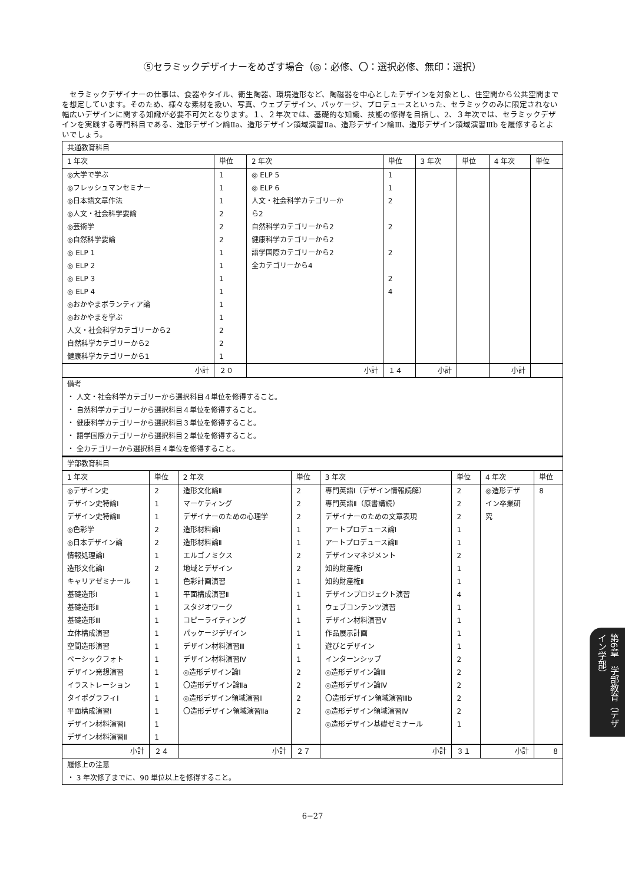⑤セラミックデザイナーをめざす場合（◎：必修、〇：選択必修、無印：選択）
セラミックデザイナーの仕事は、食器やタイル、衛生陶器、環境造形など、陶磁器を中心としたデザインを対象とし、住空間から公共空間までを想定しています。そのため、様々な素材を扱い、写真、ウェブデザイン、パッケージ、プロデュースといった、セラミックのみに限定されない幅広いデザインに関する知識が必要不可欠となります。１、２年次では、基礎的な知識、技能の修得を目指し、2、３年次では、セラミックデザインを実践する専門科目である、造形デザイン論Ⅱa、造形デザイン領域演習Ⅱa、造形デザイン論Ⅲ、造形デザイン領域演習Ⅲb を履修するとよいでしょう。
| 共通教育科目 | | | | | | | |
| 1 年次 | 単位 | 2 年次 | 単位 | 3 年次 | 単位 | 4 年次 | 単位 |
| ◎大学で学ぶ | 1 | ◎ ELP 5 | 1 | | | | |
| ◎フレッシュマンセミナー | 1 | ◎ ELP 6 | 1 | | | | |
| ◎日本語文章作法 | 1 | 人文・社会科学カテゴリーか | 2 | | | | |
| ◎人文・社会科学要論 | 2 | ら2 | | | | | |
| ◎芸術学 | 2 | 自然科学カテゴリーから2 | 2 | | | | |
| ◎自然科学要論 | 2 | 健康科学カテゴリーから2 | | | | | |
| ◎ ELP 1 | 1 | 語学国際カテゴリーから2 | 2 | | | | |
| ◎ ELP 2 | 1 | 全カテゴリーから4 | | | | | |
| ◎ ELP 3 | 1 | | 2 | | | | |
| ◎ ELP 4 | 1 | | 4 | | | | |
| ◎おかやまボランティア論 | 1 | | | | | | |
| ◎おかやまを学ぶ | 1 | | | | | | |
| 人文・社会科学カテゴリーから2 | 2 | | | | | | |
| 自然科学カテゴリーから2 | 2 | | | | | | |
| 健康科学カテゴリーから1 | 1 | | | | | | |
| 小計 | ２０ | 小計 | １４ | 小計 | | 小計 | |
| 備考 | | | | | | | |
| ・ 人文・社会科学カテゴリーから選択科目４単位を修得すること。 | | | | | | | |
| ・ 自然科学カテゴリーから選択科目４単位を修得すること。 | | | | | | | |
| ・ 健康科学カテゴリーから選択科目３単位を修得すること。 | | | | | | | |
| ・ 語学国際カテゴリーから選択科目２単位を修得すること。 | | | | | | | |
| ・ 全カテゴリーから選択科目４単位を修得すること。 | | | | | | | |
| 学部教育科目 | | | | | | | |
| 1 年次 | 単位 | 2 年次 | 単位 | 3 年次 | 単位 | 4 年次 | 単位 |
| ◎デザイン史 | 2 | 造形文化論Ⅱ | 2 | 専門英語Ⅰ（デザイン情報読解） | 2 | ◎造形デザ | 8 |
| デザイン史特論Ⅰ | 1 | マーケティング | 2 | 専門英語Ⅱ（原書講読） | 2 | イン卒業研 | |
| デザイン史特論Ⅱ | 1 | デザイナーのための心理学 | 2 | デザイナーのための文章表現 | 2 | 究 | |
| ◎色彩学 | 2 | 造形材料論Ⅰ | 1 | アートプロデュース論Ⅰ | 1 | | |
| ◎日本デザイン論 | 2 | 造形材料論Ⅱ | 1 | アートプロデュース論Ⅱ | 1 | | |
| 情報処理論Ⅰ | 1 | エルゴノミクス | 2 | デザインマネジメント | 2 | | |
| 造形文化論Ⅰ | 2 | 地域とデザイン | 2 | 知的財産権Ⅰ | 1 | | |
| キャリアゼミナール | 1 | 色彩計画演習 | 1 | 知的財産権Ⅱ | 1 | | |
| 基礎造形Ⅰ | 1 | 平面構成演習Ⅱ | 1 | デザインプロジェクト演習 | 4 | | |
| 基礎造形Ⅱ | 1 | スタジオワーク | 1 | ウェブコンテンツ演習 | 1 | | |
| 基礎造形Ⅲ | 1 | コピーライティング | 1 | デザイン材料演習Ⅴ | 1 | | |
| 立体構成演習 | 1 | パッケージデザイン | 1 | 作品展示計画 | 1 | | |
| 空間造形演習 | 1 | デザイン材料演習Ⅲ | 1 | 遊びとデザイン | 1 | | |
| ベーシックフォト | 1 | デザイン材料演習Ⅳ | 1 | インターンシップ | 2 | | |
| デザイン発想演習 | 1 | ◎造形デザイン論Ⅰ | 2 | ◎造形デザイン論Ⅲ | 2 | | |
| イラストレーション | 1 | 〇造形デザイン論Ⅱa | 2 | ◎造形デザイン論Ⅳ | 2 | | |
| タイポグラフィⅠ | 1 | ◎造形デザイン領域演習Ⅰ | 2 | 〇造形デザイン領域演習Ⅲb | 2 | | |
| 平面構成演習Ⅰ | 1 | 〇造形デザイン領域演習Ⅱa | 2 | ◎造形デザイン領域演習Ⅳ | 2 | | |
| デザイン材料演習Ⅰ | 1 | | | ◎造形デザイン基礎ゼミナール | 1 | | |
| デザイン材料演習Ⅱ | 1 | | | | | | |
| 小計 | ２４ | 小計 | ２７ | 小計 | ３１ | 小計 | 8 |
| 履修上の注意 | | | | | | | |
| ・ 3 年次修了までに、90 単位以上を修得すること。 | | | | | | | |
6−27
第6章　学部教育（デザイン学部）